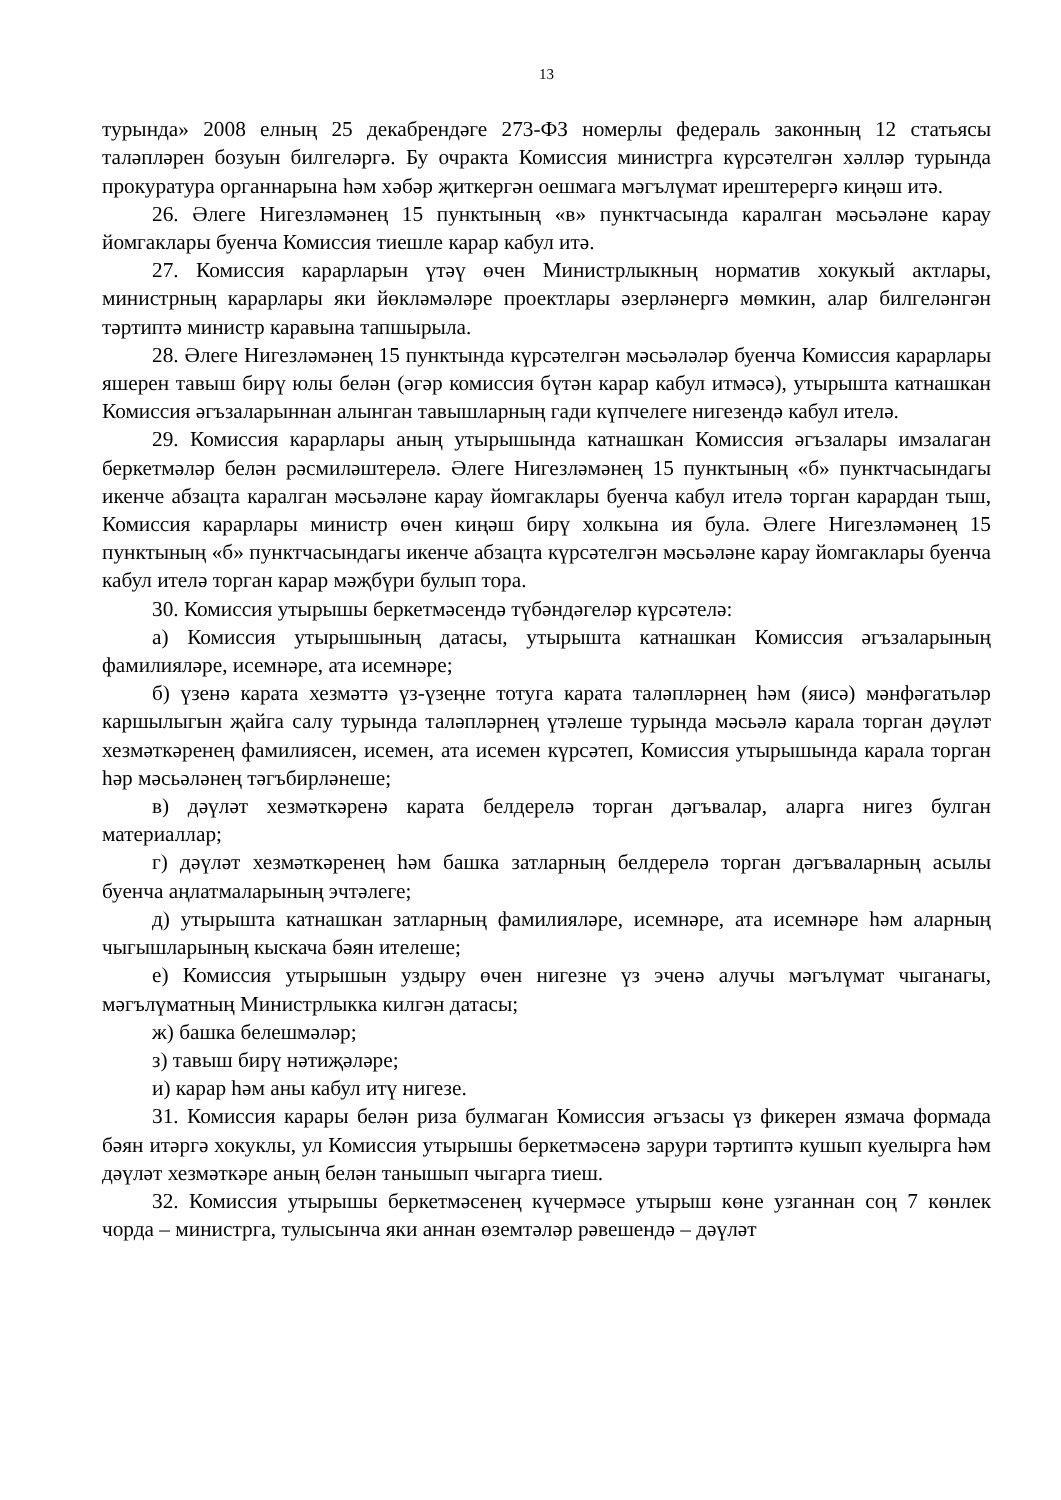13
турында» 2008 елның 25 декабрендәге 273-ФЗ номерлы федераль законның 12 статьясы таләпләрен бозуын билгеләргә. Бу очракта Комиссия министрга күрсәтелгән хәлләр турында прокуратура органнарына һәм хәбәр җиткергән оешмага мәгълүмат ирештерергә киңәш итә.
26. Әлеге Нигезләмәнең 15 пунктының «в» пунктчасында каралган мәсьәләне карау йомгаклары буенча Комиссия тиешле карар кабул итә.
27. Комиссия карарларын үтәү өчен Министрлыкның норматив хокукый актлары, министрның карарлары яки йөкләмәләре проектлары әзерләнергә мөмкин, алар билгеләнгән тәртиптә министр каравына тапшырыла.
28. Әлеге Нигезләмәнең 15 пунктында күрсәтелгән мәсьәләләр буенча Комиссия карарлары яшерен тавыш бирү юлы белән (әгәр комиссия бүтән карар кабул итмәсә), утырышта катнашкан Комиссия әгъзаларыннан алынган тавышларның гади күпчелеге нигезендә кабул ителә.
29. Комиссия карарлары аның утырышында катнашкан Комиссия әгъзалары имзалаган беркетмәләр белән рәсмиләштерелә. Әлеге Нигезләмәнең 15 пунктының «б» пунктчасындагы икенче абзацта каралган мәсьәләне карау йомгаклары буенча кабул ителә торган карардан тыш, Комиссия карарлары министр өчен киңәш бирү холкына ия була. Әлеге Нигезләмәнең 15 пунктының «б» пунктчасындагы икенче абзацта күрсәтелгән мәсьәләне карау йомгаклары буенча кабул ителә торган карар мәҗбүри булып тора.
30. Комиссия утырышы беркетмәсендә түбәндәгеләр күрсәтелә:
а) Комиссия утырышының датасы, утырышта катнашкан Комиссия әгъзаларының фамилияләре, исемнәре, ата исемнәре;
б) үзенә карата хезмәттә үз-үзеңне тотуга карата таләпләрнең һәм (яисә) мәнфәгатьләр каршылыгын җайга салу турында таләпләрнең үтәлеше турында мәсьәлә карала торган дәүләт хезмәткәренең фамилиясен, исемен, ата исемен күрсәтеп, Комиссия утырышында карала торган һәр мәсьәләнең тәгъбирләнеше;
в) дәүләт хезмәткәренә карата белдерелә торган дәгъвалар, аларга нигез булган материаллар;
г) дәүләт хезмәткәренең һәм башка затларның белдерелә торган дәгъваларның асылы буенча аңлатмаларының эчтәлеге;
д) утырышта катнашкан затларның фамилияләре, исемнәре, ата исемнәре һәм аларның чыгышларының кыскача бәян ителеше;
е) Комиссия утырышын уздыру өчен нигезне үз эченә алучы мәгълүмат чыганагы, мәгълүматның Министрлыкка килгән датасы;
ж) башка белешмәләр;
з) тавыш бирү нәтиҗәләре;
и) карар һәм аны кабул итү нигезе.
31. Комиссия карары белән риза булмаган Комиссия әгъзасы үз фикерен язмача формада бәян итәргә хокуклы, ул Комиссия утырышы беркетмәсенә зарури тәртиптә кушып куелырга һәм дәүләт хезмәткәре аның белән танышып чыгарга тиеш.
32. Комиссия утырышы беркетмәсенең күчермәсе утырыш көне узганнан соң 7 көнлек чорда – министрга, тулысынча яки аннан өземтәләр рәвешендә – дәүләт